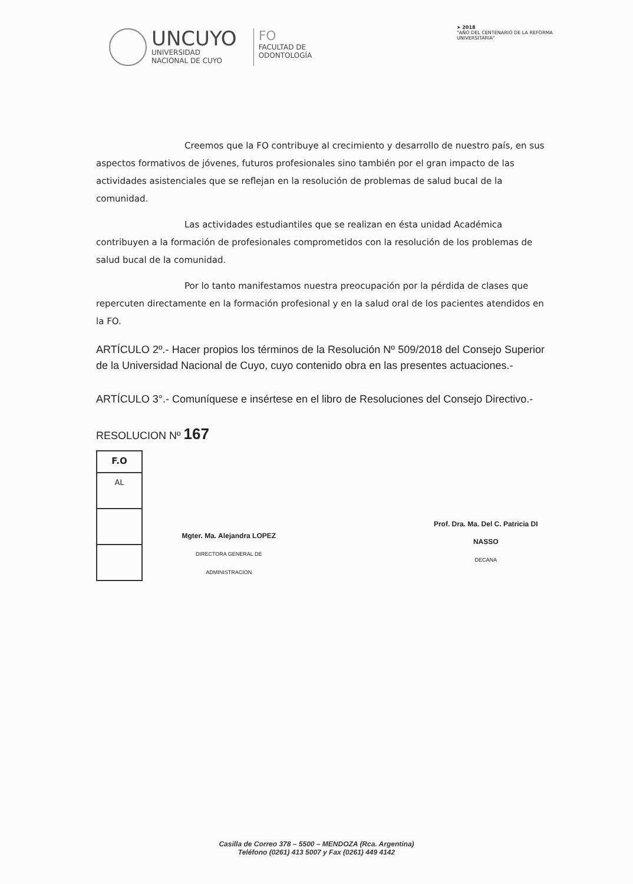➤ 2018
"AÑO DEL CENTENARIO DE LA REFORMA UNIVERSITARIA"
UNCUYO
UNIVERSIDAD
NACIONAL DE CUYO
FO
FACULTAD DE
ODONTOLOGÍA
Creemos que la FO contribuye al crecimiento y desarrollo de nuestro país, en sus aspectos formativos de jóvenes, futuros profesionales sino también por el gran impacto de las actividades asistenciales que se reflejan en la resolución de problemas de salud bucal de la comunidad.
Las actividades estudiantiles que se realizan en ésta unidad Académica contribuyen a la formación de profesionales comprometidos con la resolución de los problemas de salud bucal de la comunidad.
Por lo tanto manifestamos nuestra preocupación por la pérdida de clases que repercuten directamente en la formación profesional y en la salud oral de los pacientes atendidos en la FO.
ARTÍCULO 2º.- Hacer propios los términos de la Resolución Nº 509/2018 del Consejo Superior de la Universidad Nacional de Cuyo, cuyo contenido obra en las presentes actuaciones.-
ARTÍCULO 3°.- Comuníquese e insértese en el libro de Resoluciones del Consejo Directivo.-
RESOLUCION Nº 167
| F.O |
| --- |
| AL |
Mgter. Ma. Alejandra LOPEZ
DIRECTORA GENERAL DE ADMINISTRACION
Prof. Dra. Ma. Del C. Patricia DI NASSO
DECANA
Casilla de Correo 378 – 5500 – MENDOZA (Rca. Argentina)
Teléfono (0261) 413 5007 y Fax (0261) 449 4142